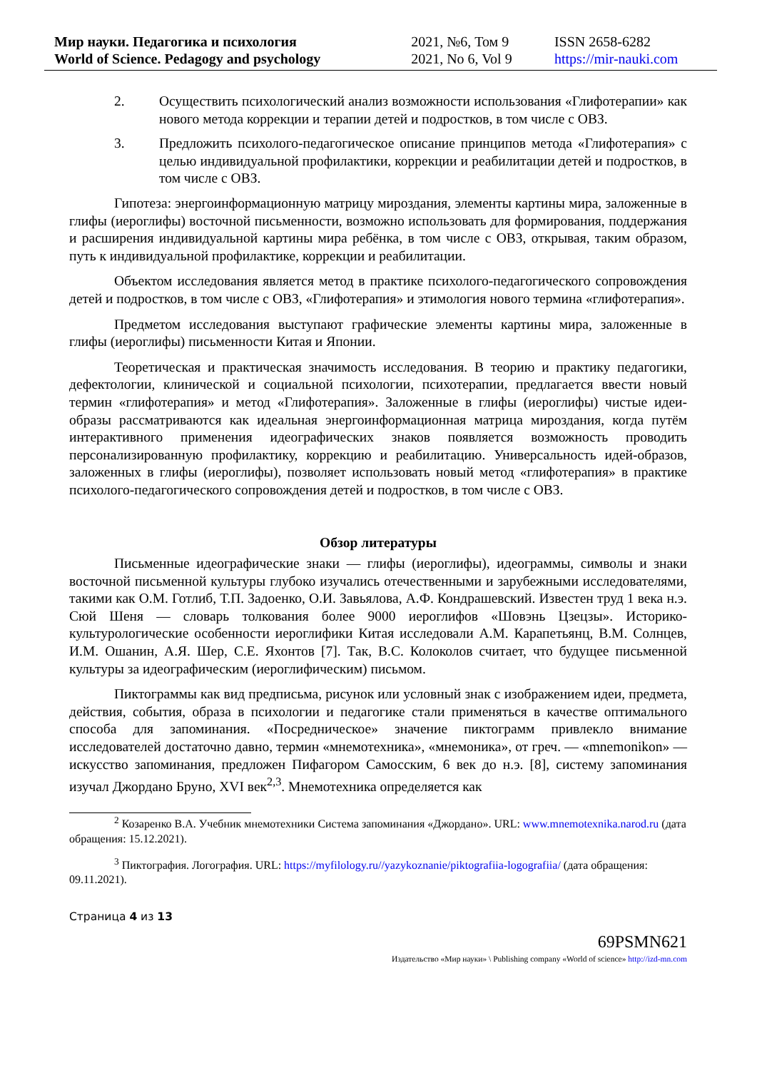| Мир науки. Педагогика и психология | 2021, №6, Том 9 | ISSN 2658-6282 |
| World of Science. Pedagogy and psychology | 2021, No 6, Vol 9 | https://mir-nauki.com |
2. Осуществить психологический анализ возможности использования «Глифотерапии» как нового метода коррекции и терапии детей и подростков, в том числе с ОВЗ.
3. Предложить психолого-педагогическое описание принципов метода «Глифотерапия» с целью индивидуальной профилактики, коррекции и реабилитации детей и подростков, в том числе с ОВЗ.
Гипотеза: энергоинформационную матрицу мироздания, элементы картины мира, заложенные в глифы (иероглифы) восточной письменности, возможно использовать для формирования, поддержания и расширения индивидуальной картины мира ребёнка, в том числе с ОВЗ, открывая, таким образом, путь к индивидуальной профилактике, коррекции и реабилитации.
Объектом исследования является метод в практике психолого-педагогического сопровождения детей и подростков, в том числе с ОВЗ, «Глифотерапия» и этимология нового термина «глифотерапия».
Предметом исследования выступают графические элементы картины мира, заложенные в глифы (иероглифы) письменности Китая и Японии.
Теоретическая и практическая значимость исследования. В теорию и практику педагогики, дефектологии, клинической и социальной психологии, психотерапии, предлагается ввести новый термин «глифотерапия» и метод «Глифотерапия». Заложенные в глифы (иероглифы) чистые идеи-образы рассматриваются как идеальная энергоинформационная матрица мироздания, когда путём интерактивного применения идеографических знаков появляется возможность проводить персонализированную профилактику, коррекцию и реабилитацию. Универсальность идей-образов, заложенных в глифы (иероглифы), позволяет использовать новый метод «глифотерапия» в практике психолого-педагогического сопровождения детей и подростков, в том числе с ОВЗ.
Обзор литературы
Письменные идеографические знаки — глифы (иероглифы), идеограммы, символы и знаки восточной письменной культуры глубоко изучались отечественными и зарубежными исследователями, такими как О.М. Готлиб, Т.П. Задоенко, О.И. Завьялова, А.Ф. Кондрашевский. Известен труд 1 века н.э. Сюй Шеня — словарь толкования более 9000 иероглифов «Шовэнь Цзецзы». Историко-культурологические особенности иероглифики Китая исследовали А.М. Карапетьянц, В.М. Солнцев, И.М. Ошанин, А.Я. Шер, С.Е. Яхонтов [7]. Так, В.С. Колоколов считает, что будущее письменной культуры за идеографическим (иероглифическим) письмом.
Пиктограммы как вид предписьма, рисунок или условный знак с изображением идеи, предмета, действия, события, образа в психологии и педагогике стали применяться в качестве оптимального способа для запоминания. «Посредническое» значение пиктограмм привлекло внимание исследователей достаточно давно, термин «мнемотехника», «мнемоника», от греч. — «mnemonikon» — искусство запоминания, предложен Пифагором Самосским, 6 век до н.э. [8], систему запоминания изучал Джордано Бруно, XVI век<sup>2,3</sup>. Мнемотехника определяется как
<sup>2</sup> Козаренко В.А. Учебник мнемотехники Система запоминания «Джордано». URL: www.mnemotexnika.narod.ru (дата обращения: 15.12.2021).
<sup>3</sup> Пиктография. Логография. URL: https://myfilology.ru//yazykoznanie/piktografiia-logografiia/ (дата обращения: 09.11.2021).
Страница 4 из 13
69PSMN621
Издательство «Мир науки» \ Publishing company «World of science» http://izd-mn.com